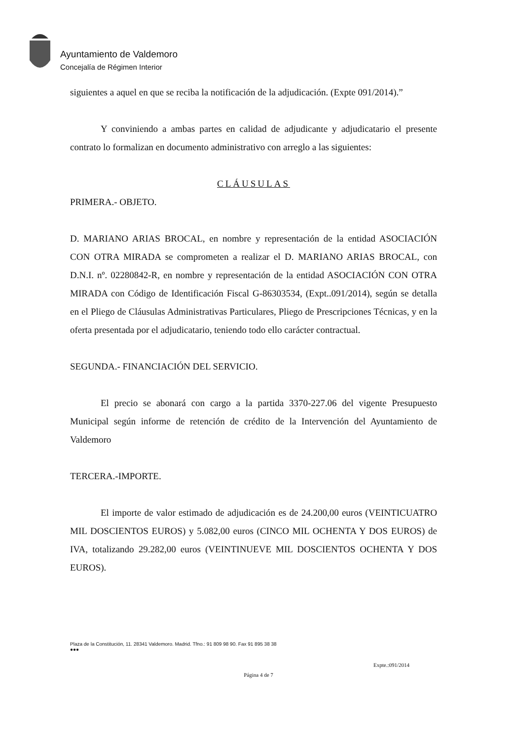Ayuntamiento de Valdemoro
Concejalía de Régimen Interior
siguientes a aquel en que se reciba la notificación de la adjudicación. (Expte 091/2014).”
Y conviniendo a ambas partes en calidad de adjudicante y adjudicatario el presente contrato lo formalizan en documento administrativo con arreglo a las siguientes:
CLÁUSULAS
PRIMERA.- OBJETO.
D. MARIANO ARIAS BROCAL, en nombre y representación de la entidad ASOCIACIÓN CON OTRA MIRADA se comprometen a realizar el D. MARIANO ARIAS BROCAL, con D.N.I. nº. 02280842-R, en nombre y representación de la entidad ASOCIACIÓN CON OTRA MIRADA con Código de Identificación Fiscal G-86303534, (Expt..091/2014), según se detalla en el Pliego de Cláusulas Administrativas Particulares, Pliego de Prescripciones Técnicas, y en la oferta presentada por el adjudicatario, teniendo todo ello carácter contractual.
SEGUNDA.- FINANCIACIÓN DEL SERVICIO.
El precio se abonará con cargo a la partida 3370-227.06 del vigente Presupuesto Municipal según informe de retención de crédito de la Intervención del Ayuntamiento de Valdemoro
TERCERA.-IMPORTE.
El importe de valor estimado de adjudicación es de 24.200,00 euros (VEINTICUATRO MIL DOSCIENTOS EUROS) y 5.082,00 euros (CINCO MIL OCHENTA Y DOS EUROS) de IVA, totalizando 29.282,00 euros (VEINTINUEVE MIL DOSCIENTOS OCHENTA Y DOS EUROS).
Plaza de la Constitución, 11. 28341 Valdemoro. Madrid. Tfno.: 91 809 98 90. Fax 91 895 38 38
●●●
Expte.:091/2014
Página 4 de 7